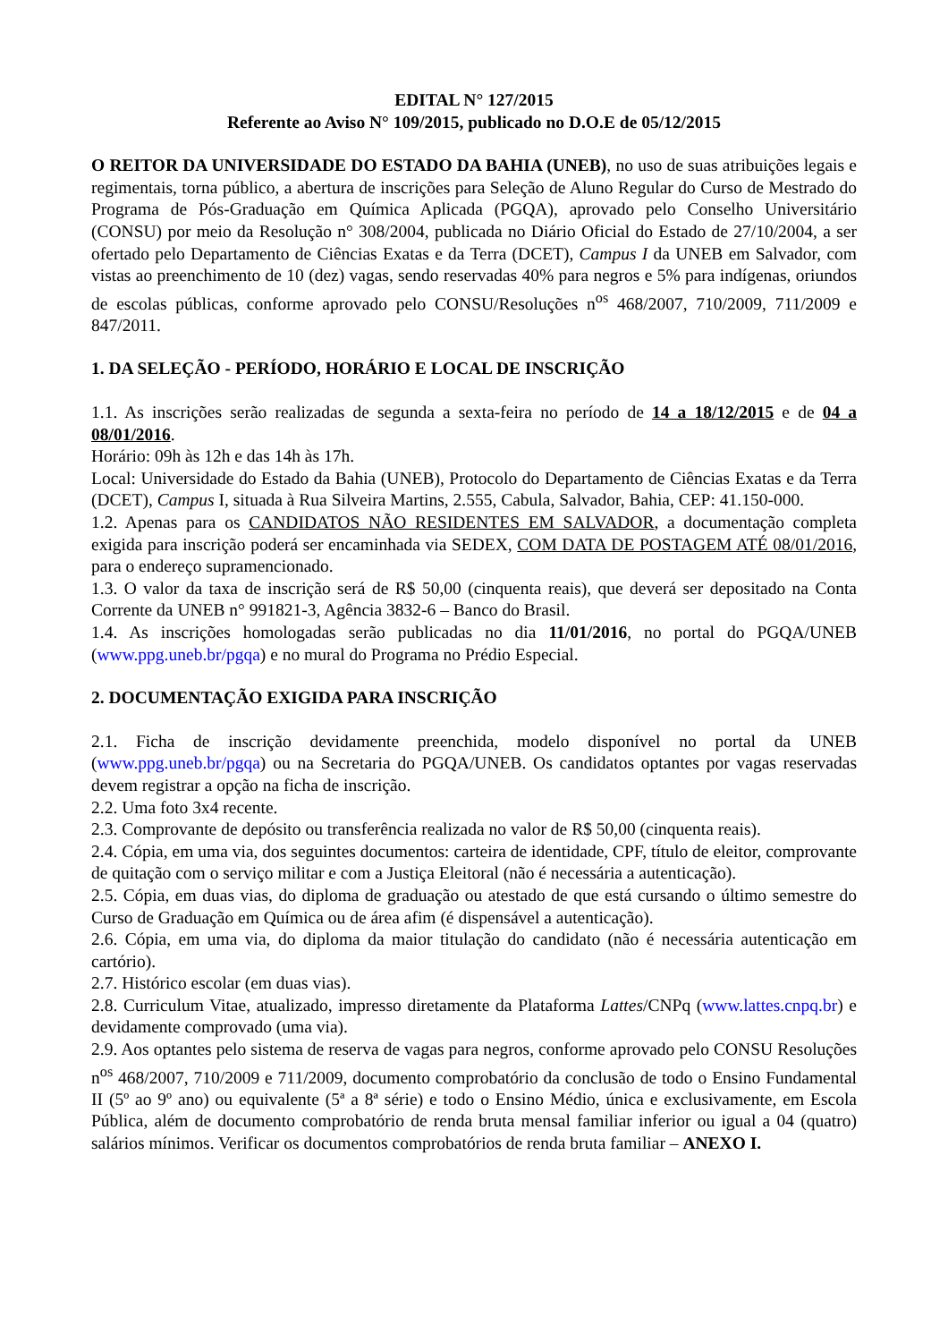EDITAL N° 127/2015
Referente ao Aviso N° 109/2015, publicado no D.O.E de 05/12/2015
O REITOR DA UNIVERSIDADE DO ESTADO DA BAHIA (UNEB), no uso de suas atribuições legais e regimentais, torna público, a abertura de inscrições para Seleção de Aluno Regular do Curso de Mestrado do Programa de Pós-Graduação em Química Aplicada (PGQA), aprovado pelo Conselho Universitário (CONSU) por meio da Resolução n° 308/2004, publicada no Diário Oficial do Estado de 27/10/2004, a ser ofertado pelo Departamento de Ciências Exatas e da Terra (DCET), Campus I da UNEB em Salvador, com vistas ao preenchimento de 10 (dez) vagas, sendo reservadas 40% para negros e 5% para indígenas, oriundos de escolas públicas, conforme aprovado pelo CONSU/Resoluções n<sup>os</sup> 468/2007, 710/2009, 711/2009 e 847/2011.
1. DA SELEÇÃO - PERÍODO, HORÁRIO E LOCAL DE INSCRIÇÃO
1.1. As inscrições serão realizadas de segunda a sexta-feira no período de 14 a 18/12/2015 e de 04 a 08/01/2016.
Horário: 09h às 12h e das 14h às 17h.
Local: Universidade do Estado da Bahia (UNEB), Protocolo do Departamento de Ciências Exatas e da Terra (DCET), Campus I, situada à Rua Silveira Martins, 2.555, Cabula, Salvador, Bahia, CEP: 41.150-000.
1.2. Apenas para os CANDIDATOS NÃO RESIDENTES EM SALVADOR, a documentação completa exigida para inscrição poderá ser encaminhada via SEDEX, COM DATA DE POSTAGEM ATÉ 08/01/2016, para o endereço supramencionado.
1.3. O valor da taxa de inscrição será de R$ 50,00 (cinquenta reais), que deverá ser depositado na Conta Corrente da UNEB n° 991821-3, Agência 3832-6 – Banco do Brasil.
1.4. As inscrições homologadas serão publicadas no dia 11/01/2016, no portal do PGQA/UNEB (www.ppg.uneb.br/pgqa) e no mural do Programa no Prédio Especial.
2. DOCUMENTAÇÃO EXIGIDA PARA INSCRIÇÃO
2.1. Ficha de inscrição devidamente preenchida, modelo disponível no portal da UNEB (www.ppg.uneb.br/pgqa) ou na Secretaria do PGQA/UNEB. Os candidatos optantes por vagas reservadas devem registrar a opção na ficha de inscrição.
2.2. Uma foto 3x4 recente.
2.3. Comprovante de depósito ou transferência realizada no valor de R$ 50,00 (cinquenta reais).
2.4. Cópia, em uma via, dos seguintes documentos: carteira de identidade, CPF, título de eleitor, comprovante de quitação com o serviço militar e com a Justiça Eleitoral (não é necessária a autenticação).
2.5. Cópia, em duas vias, do diploma de graduação ou atestado de que está cursando o último semestre do Curso de Graduação em Química ou de área afim (é dispensável a autenticação).
2.6. Cópia, em uma via, do diploma da maior titulação do candidato (não é necessária autenticação em cartório).
2.7. Histórico escolar (em duas vias).
2.8. Curriculum Vitae, atualizado, impresso diretamente da Plataforma Lattes/CNPq (www.lattes.cnpq.br) e devidamente comprovado (uma via).
2.9. Aos optantes pelo sistema de reserva de vagas para negros, conforme aprovado pelo CONSU Resoluções n<sup>os</sup> 468/2007, 710/2009 e 711/2009, documento comprobatório da conclusão de todo o Ensino Fundamental II (5º ao 9º ano) ou equivalente (5ª a 8ª série) e todo o Ensino Médio, única e exclusivamente, em Escola Pública, além de documento comprobatório de renda bruta mensal familiar inferior ou igual a 04 (quatro) salários mínimos. Verificar os documentos comprobatórios de renda bruta familiar – ANEXO I.